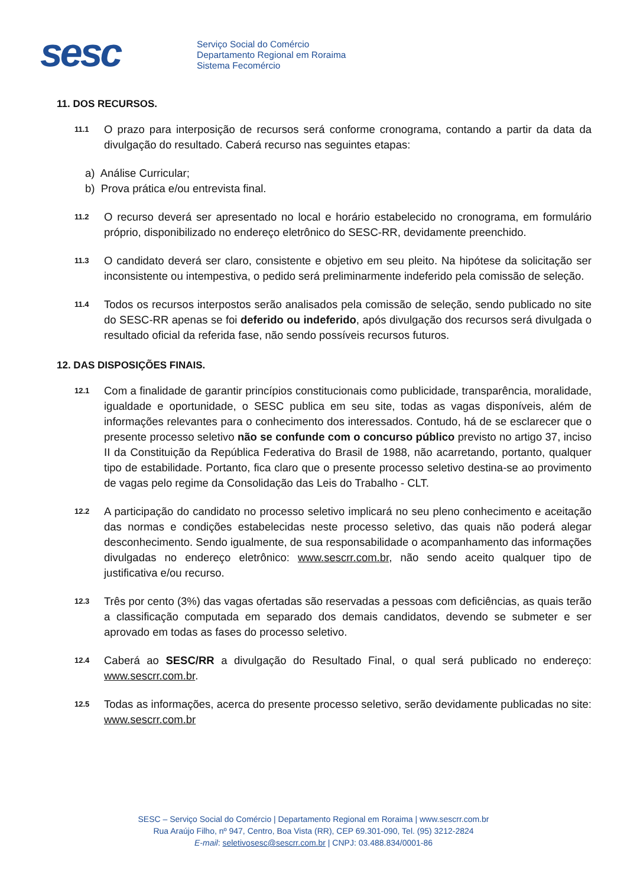sesc
Serviço Social do Comércio
Departamento Regional em Roraima
Sistema Fecomércio
11. DOS RECURSOS.
11.1
O prazo para interposição de recursos será conforme cronograma, contando a partir da data da divulgação do resultado. Caberá recurso nas seguintes etapas:
a) Análise Curricular;
b) Prova prática e/ou entrevista final.
11.2
O recurso deverá ser apresentado no local e horário estabelecido no cronograma, em formulário próprio, disponibilizado no endereço eletrônico do SESC-RR, devidamente preenchido.
11.3
O candidato deverá ser claro, consistente e objetivo em seu pleito. Na hipótese da solicitação ser inconsistente ou intempestiva, o pedido será preliminarmente indeferido pela comissão de seleção.
11.4
Todos os recursos interpostos serão analisados pela comissão de seleção, sendo publicado no site do SESC-RR apenas se foi deferido ou indeferido, após divulgação dos recursos será divulgada o resultado oficial da referida fase, não sendo possíveis recursos futuros.
12. DAS DISPOSIÇÕES FINAIS.
12.1
Com a finalidade de garantir princípios constitucionais como publicidade, transparência, moralidade, igualdade e oportunidade, o SESC publica em seu site, todas as vagas disponíveis, além de informações relevantes para o conhecimento dos interessados. Contudo, há de se esclarecer que o presente processo seletivo não se confunde com o concurso público previsto no artigo 37, inciso II da Constituição da República Federativa do Brasil de 1988, não acarretando, portanto, qualquer tipo de estabilidade. Portanto, fica claro que o presente processo seletivo destina-se ao provimento de vagas pelo regime da Consolidação das Leis do Trabalho - CLT.
12.2
A participação do candidato no processo seletivo implicará no seu pleno conhecimento e aceitação das normas e condições estabelecidas neste processo seletivo, das quais não poderá alegar desconhecimento. Sendo igualmente, de sua responsabilidade o acompanhamento das informações divulgadas no endereço eletrônico: www.sescrr.com.br, não sendo aceito qualquer tipo de justificativa e/ou recurso.
12.3
Três por cento (3%) das vagas ofertadas são reservadas a pessoas com deficiências, as quais terão a classificação computada em separado dos demais candidatos, devendo se submeter e ser aprovado em todas as fases do processo seletivo.
12.4
Caberá ao SESC/RR a divulgação do Resultado Final, o qual será publicado no endereço: www.sescrr.com.br.
12.5
Todas as informações, acerca do presente processo seletivo, serão devidamente publicadas no site: www.sescrr.com.br
SESC – Serviço Social do Comércio | Departamento Regional em Roraima | www.sescrr.com.br
Rua Araújo Filho, nº 947, Centro, Boa Vista (RR), CEP 69.301-090, Tel. (95) 3212-2824
E-mail: seletivosesc@sescrr.com.br | CNPJ: 03.488.834/0001-86